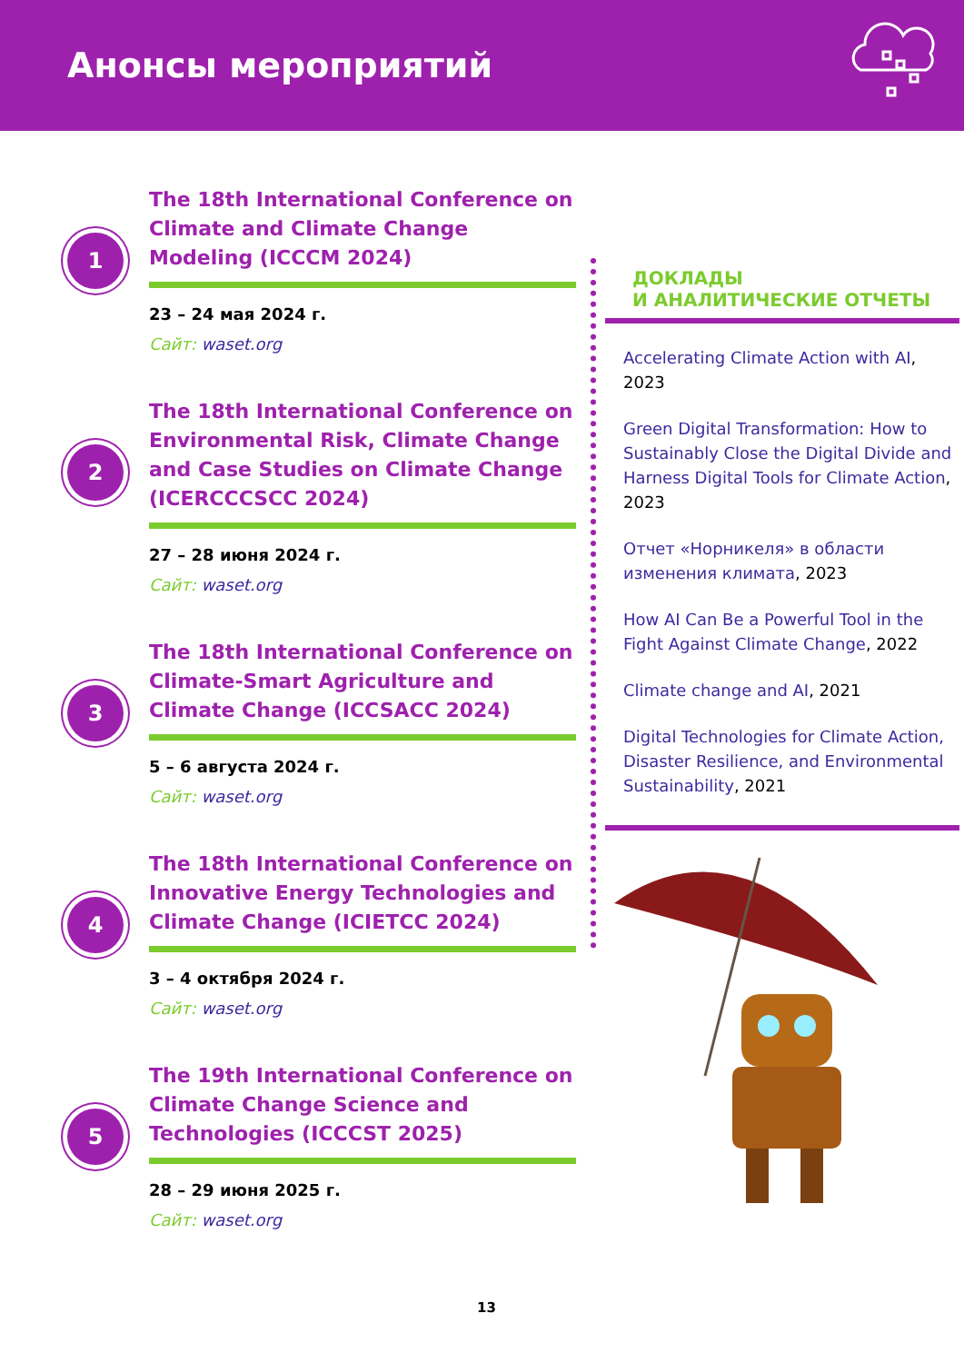Анонсы мероприятий
1
The 18th International Conference on Climate and Climate Change Modeling (ICCCM 2024)
23 – 24 мая 2024 г.
Сайт: waset.org
2
The 18th International Conference on Environmental Risk, Climate Change and Case Studies on Climate Change (ICERCCCSCC 2024)
27 – 28 июня 2024 г.
Сайт: waset.org
3
The 18th International Conference on Climate-Smart Agriculture and Climate Change (ICCSACC 2024)
5 – 6 августа 2024 г.
Сайт: waset.org
4
The 18th International Conference on Innovative Energy Technologies and Climate Change (ICIETCC 2024)
3 – 4 октября 2024 г.
Сайт: waset.org
5
The 19th International Conference on Climate Change Science and Technologies (ICCCST 2025)
28 – 29 июня 2025 г.
Сайт: waset.org
ДОКЛАДЫ
И АНАЛИТИЧЕСКИЕ ОТЧЕТЫ
Accelerating Climate Action with AI, 2023
Green Digital Transformation: How to Sustainably Close the Digital Divide and Harness Digital Tools for Climate Action, 2023
Отчет «Норникеля» в области изменения климата, 2023
How AI Can Be a Powerful Tool in the Fight Against Climate Change, 2022
Climate change and AI, 2021
Digital Technologies for Climate Action, Disaster Resilience, and Environmental Sustainability, 2021
13